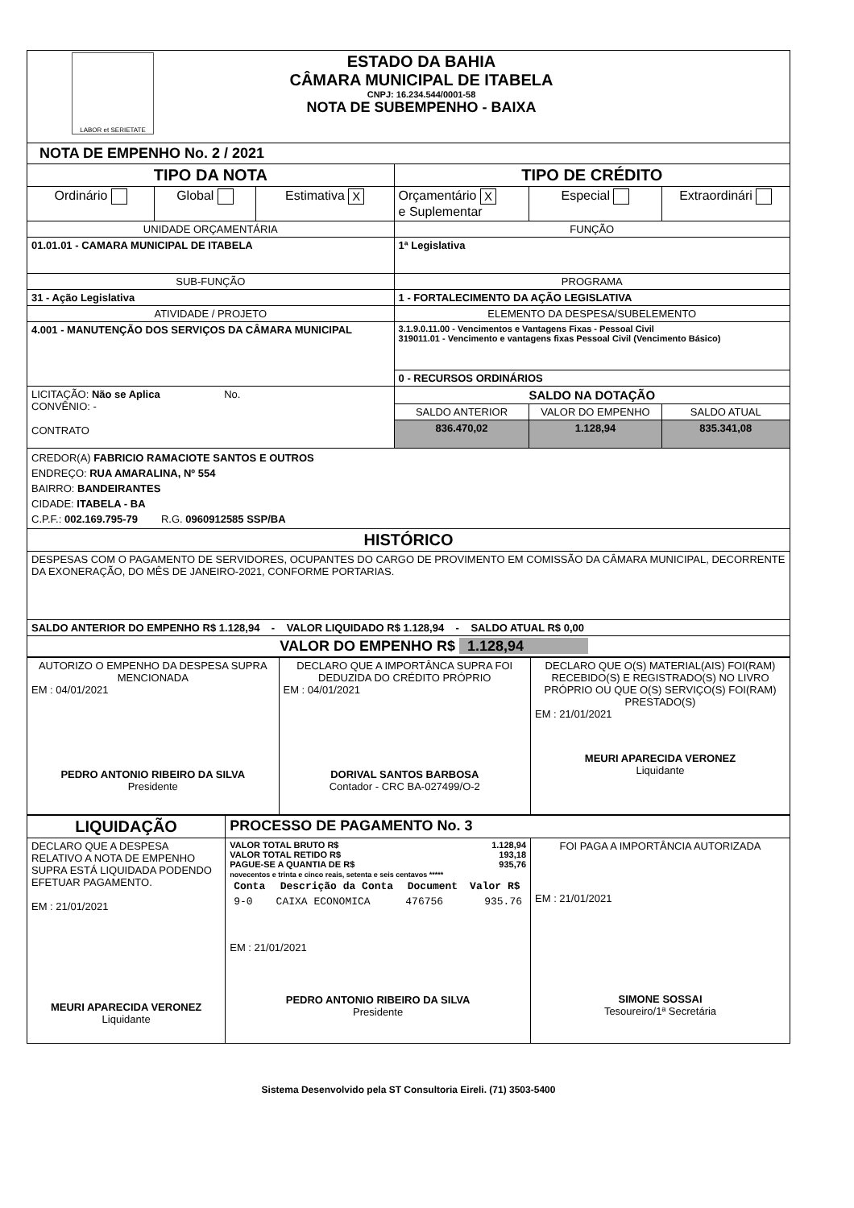| LABOR et SERIETATE ESTADO DA BAHIA CÂMARA MUNICIPAL DE ITABELA CNPJ: 16.234.544/0001-58 NOTA DE SUBEMPENHO - BAIXA | | | | | |
| NOTA DE EMPENHO No. 2 / 2021 | | | | | |
| TIPO DA NOTA | | | TIPO DE CRÉDITO | | |
| Ordinário | Global | Estimativa X | Orçamentário X e Suplementar | Especial | Extraordinári |
| UNIDADE ORÇAMENTÁRIA | | | FUNÇÃO | | |
| 01.01.01 - CAMARA MUNICIPAL DE ITABELA | | | 1ª Legislativa | | |
| SUB-FUNÇÃO | | | PROGRAMA | | |
| 31 - Ação Legislativa | | | 1 - FORTALECIMENTO DA AÇÃO LEGISLATIVA | | |
| ATIVIDADE / PROJETO | | | ELEMENTO DA DESPESA/SUBELEMENTO | | |
| 4.001 - MANUTENÇÃO DOS SERVIÇOS DA CÂMARA MUNICIPAL | | | 3.1.9.0.11.00 - Vencimentos e Vantagens Fixas - Pessoal Civil 319011.01 - Vencimento e vantagens fixas Pessoal Civil (Vencimento Básico) | | |
| | | | 0 - RECURSOS ORDINÁRIOS | | |
| LICITAÇÃO: Não se Aplica No. CONVÊNIO: - CONTRATO | | | SALDO NA DOTAÇÃO | | |
| | | | SALDO ANTERIOR | VALOR DO EMPENHO | SALDO ATUAL |
| | | | 836.470,02 | 1.128,94 | 835.341,08 |
| CREDOR(A) FABRICIO RAMACIOTE SANTOS E OUTROS ENDREÇO: RUA AMARALINA, Nº 554 BAIRRO: BANDEIRANTES CIDADE: ITABELA - BA C.P.F.: 002.169.795-79 R.G. 0960912585 SSP/BA | | | | | |
| HISTÓRICO | | | | | |
| DESPESAS COM O PAGAMENTO DE SERVIDORES, OCUPANTES DO CARGO DE PROVIMENTO EM COMISSÃO DA CÂMARA MUNICIPAL, DECORRENTE DA EXONERAÇÃO, DO MÊS DE JANEIRO-2021, CONFORME PORTARIAS. | | | | | |
| SALDO ANTERIOR DO EMPENHO R$ 1.128,94 - VALOR LIQUIDADO R$ 1.128,94 - SALDO ATUAL R$ 0,00 | | | | | |
| VALOR DO EMPENHO R$ 1.128,94 | | | | | |
| AUTORIZO O EMPENHO DA DESPESA SUPRA MENCIONADA EM : 04/01/2021 PEDRO ANTONIO RIBEIRO DA SILVA Presidente | DECLARO QUE A IMPORTÂNCA SUPRA FOI DEDUZIDA DO CRÉDITO PRÓPRIO EM : 04/01/2021 DORIVAL SANTOS BARBOSA Contador - CRC BA-027499/O-2 | DECLARO QUE O(S) MATERIAL(AIS) FOI(RAM) RECEBIDO(S) E REGISTRADO(S) NO LIVRO PRÓPRIO OU QUE O(S) SERVIÇO(S) FOI(RAM) PRESTADO(S) EM : 21/01/2021 MEURI APARECIDA VERONEZ Liquidante |
| LIQUIDAÇÃO | PROCESSO DE PAGAMENTO No. 3 | |
| DECLARO QUE A DESPESA RELATIVO A NOTA DE EMPENHO SUPRA ESTÁ LIQUIDADA PODENDO EFETUAR PAGAMENTO. EM : 21/01/2021 MEURI APARECIDA VERONEZ Liquidante | VALOR TOTAL BRUTO R$ 1.128,94 VALOR TOTAL RETIDO R$ 193,18 PAGUE-SE A QUANTIA DE R$ 935,76 novecentos e trinta e cinco reais, setenta e seis centavos ***** / Conta / Descrição da Conta / Document / Valor R$ / / --- / --- / --- / --- / / 9-0 / CAIXA ECONOMICA / 476756 / 935.76 / EM : 21/01/2021 PEDRO ANTONIO RIBEIRO DA SILVA Presidente | FOI PAGA A IMPORTÂNCIA AUTORIZADA EM : 21/01/2021 SIMONE SOSSAI Tesoureiro/1ª Secretária |
Sistema Desenvolvido pela ST Consultoria Eireli. (71) 3503-5400